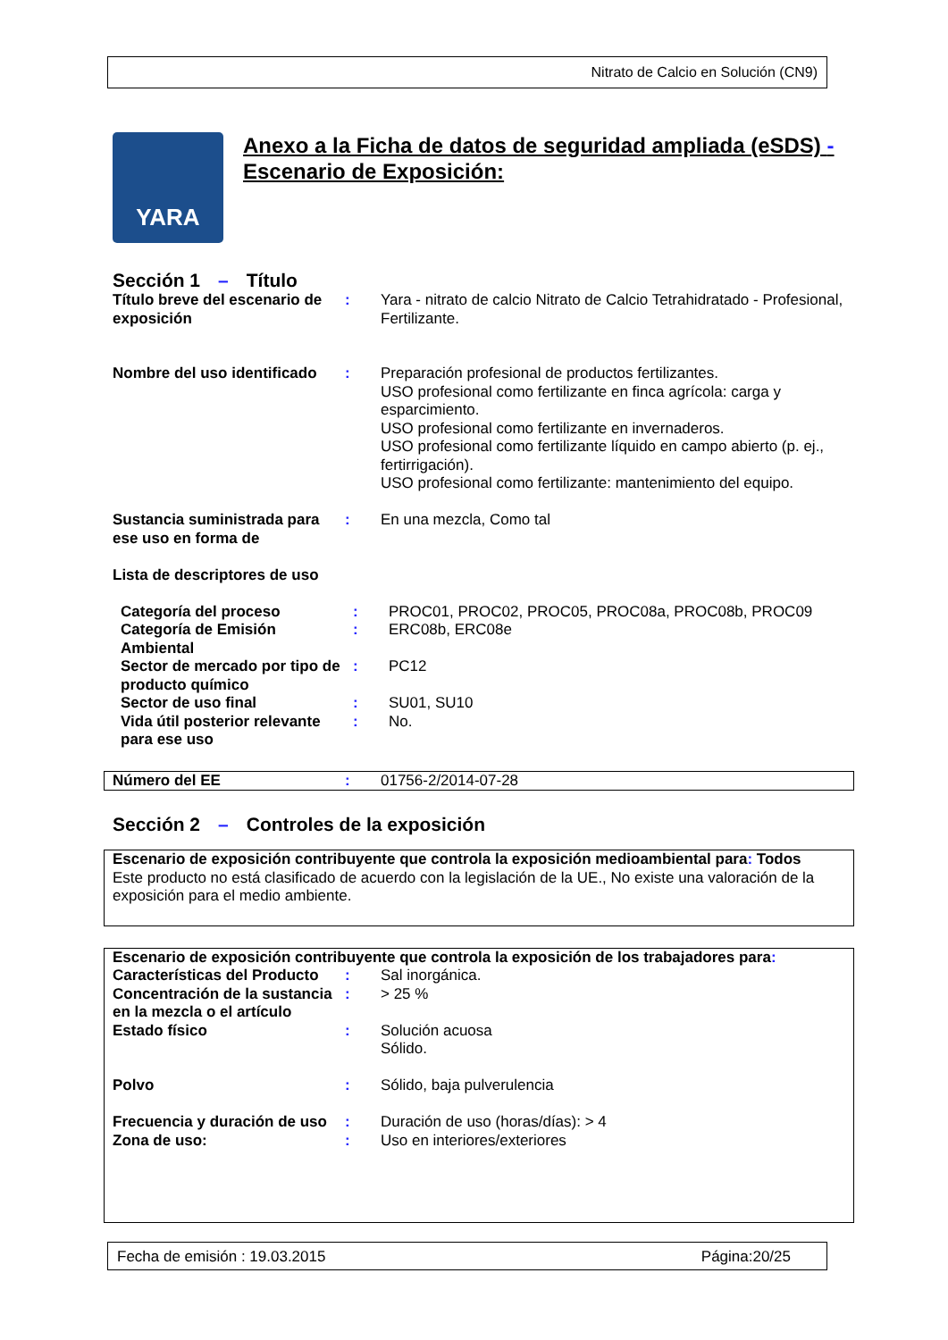Nitrato de Calcio en Solución (CN9)
YARA
Anexo a la Ficha de datos de seguridad ampliada (eSDS) -
Escenario de Exposición:
Sección 1 – Título
| Título breve del escenario de exposición | : | Yara - nitrato de calcio Nitrato de Calcio Tetrahidratado - Profesional, Fertilizante. |
| Nombre del uso identificado | : | Preparación profesional de productos fertilizantes. USO profesional como fertilizante en finca agrícola: carga y esparcimiento. USO profesional como fertilizante en invernaderos. USO profesional como fertilizante líquido en campo abierto (p. ej., fertirrigación). USO profesional como fertilizante: mantenimiento del equipo. |
| Sustancia suministrada para ese uso en forma de | : | En una mezcla, Como tal |
| Lista de descriptores de uso | | |
| Categoría del proceso | : | PROC01, PROC02, PROC05, PROC08a, PROC08b, PROC09 |
| Categoría de Emisión Ambiental | : | ERC08b, ERC08e |
| Sector de mercado por tipo de producto químico | : | PC12 |
| Sector de uso final | : | SU01, SU10 |
| Vida útil posterior relevante para ese uso | : | No. |
| Número del EE | : | 01756-2/2014-07-28 |
Sección 2 – Controles de la exposición
Escenario de exposición contribuyente que controla la exposición medioambiental para: Todos
Este producto no está clasificado de acuerdo con la legislación de la UE., No existe una valoración de la exposición para el medio ambiente.
Escenario de exposición contribuyente que controla la exposición de los trabajadores para:
| Características del Producto | : | Sal inorgánica. |
| Concentración de la sustancia en la mezcla o el artículo | : | > 25 % |
| Estado físico | : | Solución acuosa Sólido. |
| Polvo | : | Sólido, baja pulverulencia |
| Frecuencia y duración de uso | : | Duración de uso (horas/días): > 4 |
| Zona de uso: | : | Uso en interiores/exteriores |
Fecha de emisión : 19.03.2015 Página:20/25